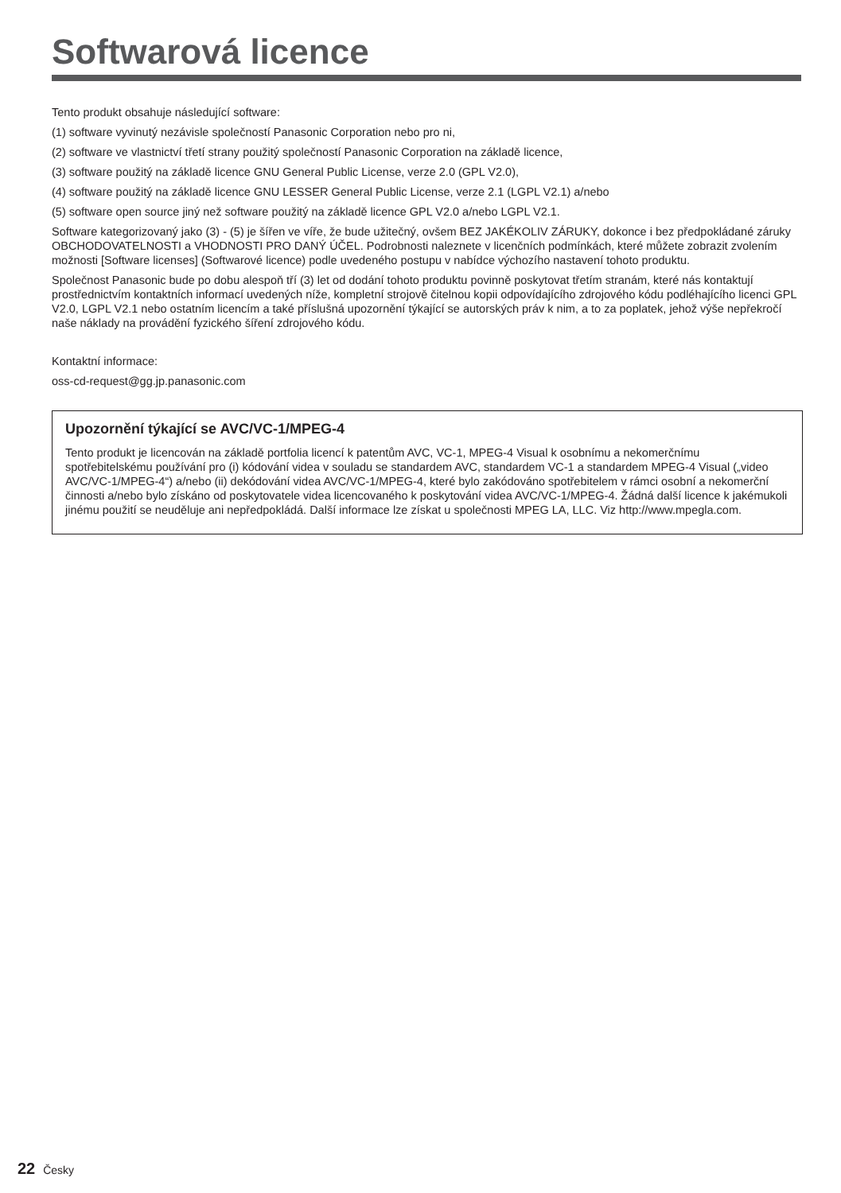Softwarová licence
Tento produkt obsahuje následující software:
(1) software vyvinutý nezávisle společností Panasonic Corporation nebo pro ni,
(2) software ve vlastnictví třetí strany použitý společností Panasonic Corporation na základě licence,
(3) software použitý na základě licence GNU General Public License, verze 2.0 (GPL V2.0),
(4) software použitý na základě licence GNU LESSER General Public License, verze 2.1 (LGPL V2.1) a/nebo
(5) software open source jiný než software použitý na základě licence GPL V2.0 a/nebo LGPL V2.1.
Software kategorizovaný jako (3) - (5) je šířen ve víře, že bude užitečný, ovšem BEZ JAKÉKOLIV ZÁRUKY, dokonce i bez předpokládané záruky OBCHODOVATELNOSTI a VHODNOSTI PRO DANÝ ÚČEL. Podrobnosti naleznete v licenčních podmínkách, které můžete zobrazit zvolením možnosti [Software licenses] (Softwarové licence) podle uvedeného postupu v nabídce výchozího nastavení tohoto produktu.
Společnost Panasonic bude po dobu alespoň tří (3) let od dodání tohoto produktu povinně poskytovat třetím stranám, které nás kontaktují prostřednictvím kontaktních informací uvedených níže, kompletní strojově čitelnou kopii odpovídajícího zdrojového kódu podléhajícího licenci GPL V2.0, LGPL V2.1 nebo ostatním licencím a také příslušná upozornění týkající se autorských práv k nim, a to za poplatek, jehož výše nepřekročí naše náklady na provádění fyzického šíření zdrojového kódu.
Kontaktní informace:
oss-cd-request@gg.jp.panasonic.com
Upozornění týkající se AVC/VC-1/MPEG-4
Tento produkt je licencován na základě portfolia licencí k patentům AVC, VC-1, MPEG-4 Visual k osobnímu a nekomerčnímu spotřebitelskému používání pro (i) kódování videa v souladu se standardem AVC, standardem VC-1 a standardem MPEG-4 Visual („video AVC/VC-1/MPEG-4“) a/nebo (ii) dekódování videa AVC/VC-1/MPEG-4, které bylo zakódováno spotřebitelem v rámci osobní a nekomerční činnosti a/nebo bylo získáno od poskytovatele videa licencovaného k poskytování videa AVC/VC-1/MPEG-4. Žádná další licence k jakémukoli jinému použití se neuděluje ani nepředpokládá. Další informace lze získat u společnosti MPEG LA, LLC. Viz http://www.mpegla.com.
22 Česky